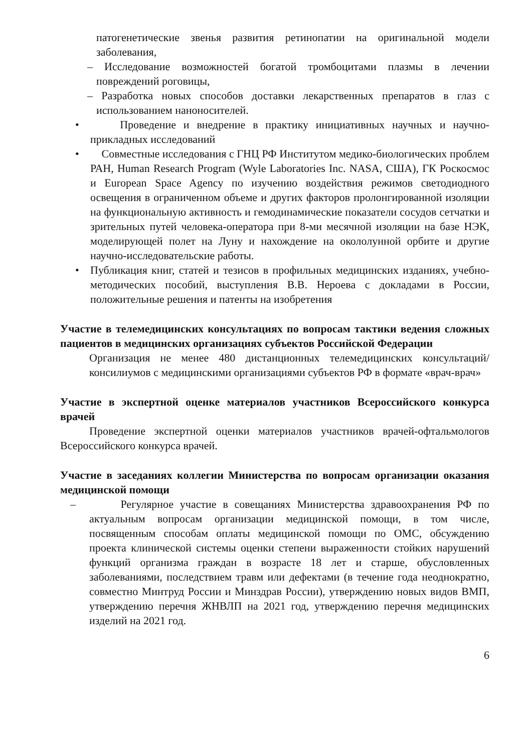патогенетические звенья развития ретинопатии на оригинальной модели заболевания,
– Исследование возможностей богатой тромбоцитами плазмы в лечении повреждений роговицы,
– Разработка новых способов доставки лекарственных препаратов в глаз с использованием наноносителей.
• Проведение и внедрение в практику инициативных научных и научно-прикладных исследований
• Совместные исследования с ГНЦ РФ Институтом медико-биологических проблем РАН, Human Research Program (Wyle Laboratories Inc. NASA, США), ГК Роскосмос и European Space Agency по изучению воздействия режимов светодиодного освещения в ограниченном объеме и других факторов пролонгированной изоляции на функциональную активность и гемодинамические показатели сосудов сетчатки и зрительных путей человека-оператора при 8-ми месячной изоляции на базе НЭК, моделирующей полет на Луну и нахождение на окололунной орбите и другие научно-исследовательские работы.
• Публикация книг, статей и тезисов в профильных медицинских изданиях, учебно-методических пособий, выступления В.В. Нероева с докладами в России, положительные решения и патенты на изобретения
Участие в телемедицинских консультациях по вопросам тактики ведения сложных пациентов в медицинских организациях субъектов Российской Федерации
Организация не менее 480 дистанционных телемедицинских консультаций/консилиумов с медицинскими организациями субъектов РФ в формате «врач-врач»
Участие в экспертной оценке материалов участников Всероссийского конкурса врачей
Проведение экспертной оценки материалов участников врачей-офтальмологов Всероссийского конкурса врачей.
Участие в заседаниях коллегии Министерства по вопросам организации оказания медицинской помощи
– Регулярное участие в совещаниях Министерства здравоохранения РФ по актуальным вопросам организации медицинской помощи, в том числе, посвященным способам оплаты медицинской помощи по ОМС, обсуждению проекта клинической системы оценки степени выраженности стойких нарушений функций организма граждан в возрасте 18 лет и старше, обусловленных заболеваниями, последствием травм или дефектами (в течение года неоднократно, совместно Минтруд России и Минздрав России), утверждению новых видов ВМП, утверждению перечня ЖНВЛП на 2021 год, утверждению перечня медицинских изделий на 2021 год.
6